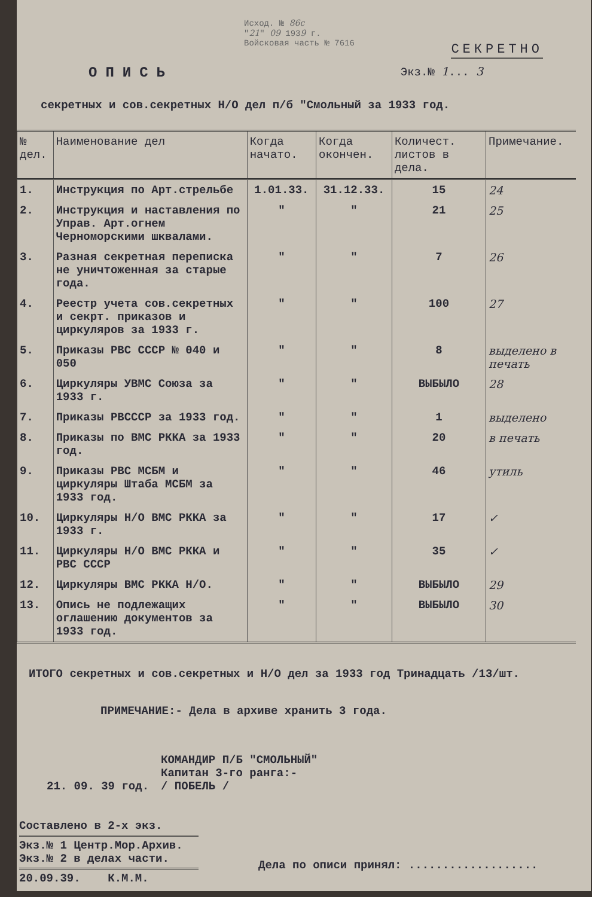Исход. № 86с
"21" 09 1939 г.
Войсковая часть № 7616
СЕКРЕТНО
ОПИСЬ
Экз.№ 1... 3
секретных и сов.секретных Н/О дел п/б "Смольный за 1933 год.
| № дел. | Наименование дел | Когда начато. | Когда окончен. | Количест. листов в дела. | Примечание. |
| --- | --- | --- | --- | --- | --- |
| 1. | Инструкция по Арт.стрельбе | 1.01.33. | 31.12.33. | 15 | 24 |
| 2. | Инструкция и наставления по Управ. Арт.огнем Черноморскими шквалами. | " | " | 21 | 25 |
| 3. | Разная секретная переписка не уничтоженная за старые года. | " | " | 7 | 26 |
| 4. | Реестр учета сов.секретных и секрт. приказов и циркуляров за 1933 г. | " | " | 100 | 27 |
| 5. | Приказы РВС СССР № 040 и 050 | " | " | 8 | выделено в печать |
| 6. | Циркуляры УВМС Союза за 1933 г. | " | " | ВЫБЫЛО | 28 |
| 7. | Приказы РВСССР за 1933 год. | " | " | 1 | выделено |
| 8. | Приказы по ВМС РККА за 1933 год. | " | " | 20 | в печать |
| 9. | Приказы РВС МСБМ и циркуляры Штаба МСБМ за 1933 год. | " | " | 46 | утиль |
| 10. | Циркуляры Н/О ВМС РККА за 1933 г. | " | " | 17 | ✓ |
| 11. | Циркуляры Н/О ВМС РККА и РВС СССР | " | " | 35 | ✓ |
| 12. | Циркуляры ВМС РККА Н/О. | " | " | ВЫБЫЛО | 29 |
| 13. | Опись не подлежащих оглашению документов за 1933 год. | " | " | ВЫБЫЛО | 30 |
ИТОГО секретных и сов.секретных и Н/О дел за 1933 год Тринадцать /13/шт.
ПРИМЕЧАНИЕ:- Дела в архиве хранить 3 года.
21. 09. 39 год.
КОМАНДИР П/Б "СМОЛЬНЫЙ"
Капитан 3-го ранга:-
/ ПОБЕЛЬ /
Составлено в 2-х экз.
Экз.№ 1 Центр.Мор.Архив.
Экз.№ 2 в делах части.
20.09.39. К.М.М.
Дела по описи принял: ...................